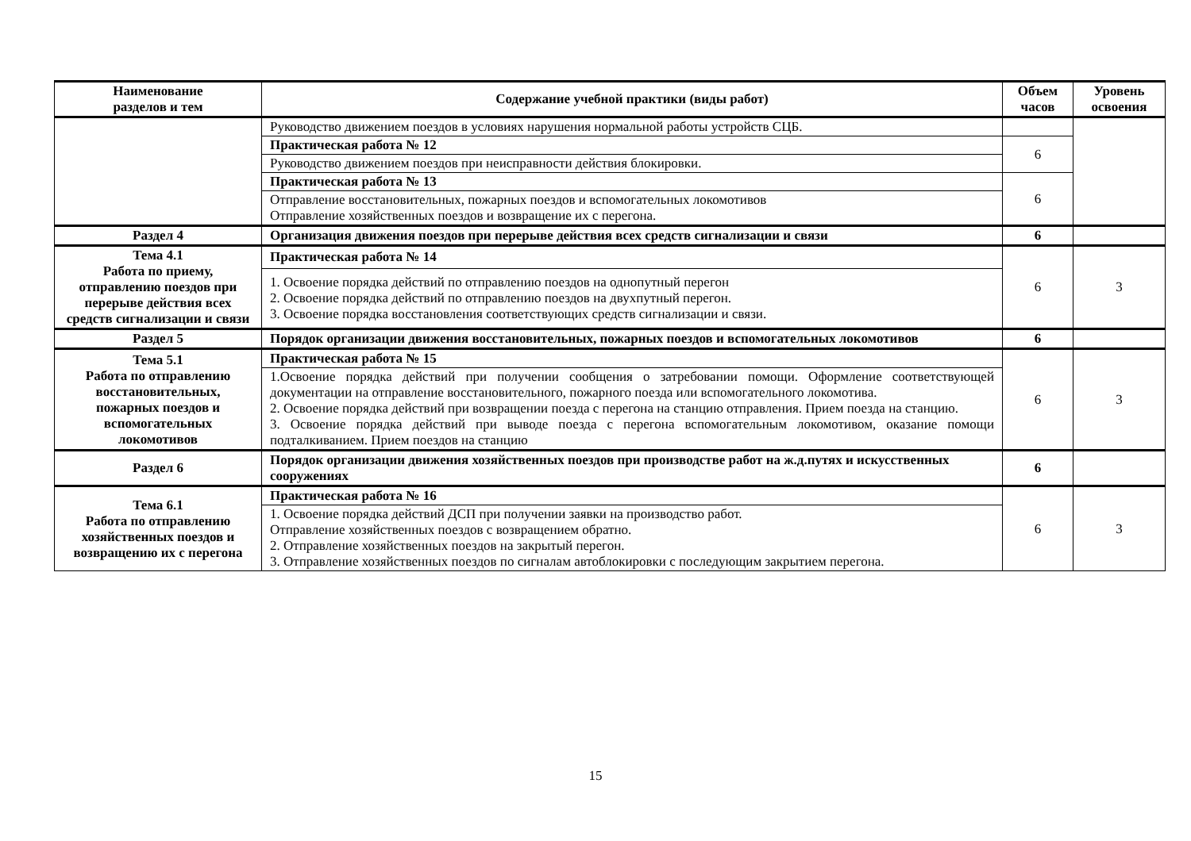| Наименование разделов и тем | Содержание учебной практики (виды работ) | Объем часов | Уровень освоения |
| --- | --- | --- | --- |
| | Руководство движением поездов в условиях нарушения нормальной работы устройств СЦБ. | | |
| | Практическая работа № 12 | 6 | |
| | Руководство движением поездов при неисправности действия блокировки. | | |
| | Практическая работа № 13 | 6 | |
| | Отправление восстановительных, пожарных поездов и вспомогательных локомотивов Отправление хозяйственных поездов и возвращение их с перегона. | | |
| Раздел 4 | Организация движения поездов при перерыве действия всех средств сигнализации и связи | 6 | |
| Тема 4.1 Работа по приему, отправлению поездов при перерыве действия всех средств сигнализации и связи | Практическая работа № 14 | 6 | 3 |
| | 1. Освоение порядка действий по отправлению поездов на однопутный перегон 2. Освоение порядка действий по отправлению поездов на двухпутный перегон. 3. Освоение порядка восстановления соответствующих средств сигнализации и связи. | | |
| Раздел 5 | Порядок организации движения восстановительных, пожарных поездов и вспомогательных локомотивов | 6 | |
| Тема 5.1 Работа по отправлению восстановительных, пожарных поездов и вспомогательных локомотивов | Практическая работа № 15 | 6 | 3 |
| | 1.Освоение порядка действий при получении сообщения о затребовании помощи. Оформление соответствующей документации на отправление восстановительного, пожарного поезда или вспомогательного локомотива. 2. Освоение порядка действий при возвращении поезда с перегона на станцию отправления. Прием поезда на станцию. 3. Освоение порядка действий при выводе поезда с перегона вспомогательным локомотивом, оказание помощи подталкиванием. Прием поездов на станцию | | |
| Раздел 6 | Порядок организации движения хозяйственных поездов при производстве работ на ж.д.путях и искусственных сооружениях | 6 | |
| Тема 6.1 Работа по отправлению хозяйственных поездов и возвращению их с перегона | Практическая работа № 16 | 6 | 3 |
| | 1. Освоение порядка действий ДСП при получении заявки на производство работ. Отправление хозяйственных поездов с возвращением обратно. 2. Отправление хозяйственных поездов на закрытый перегон. 3. Отправление хозяйственных поездов по сигналам автоблокировки с последующим закрытием перегона. | | |
15